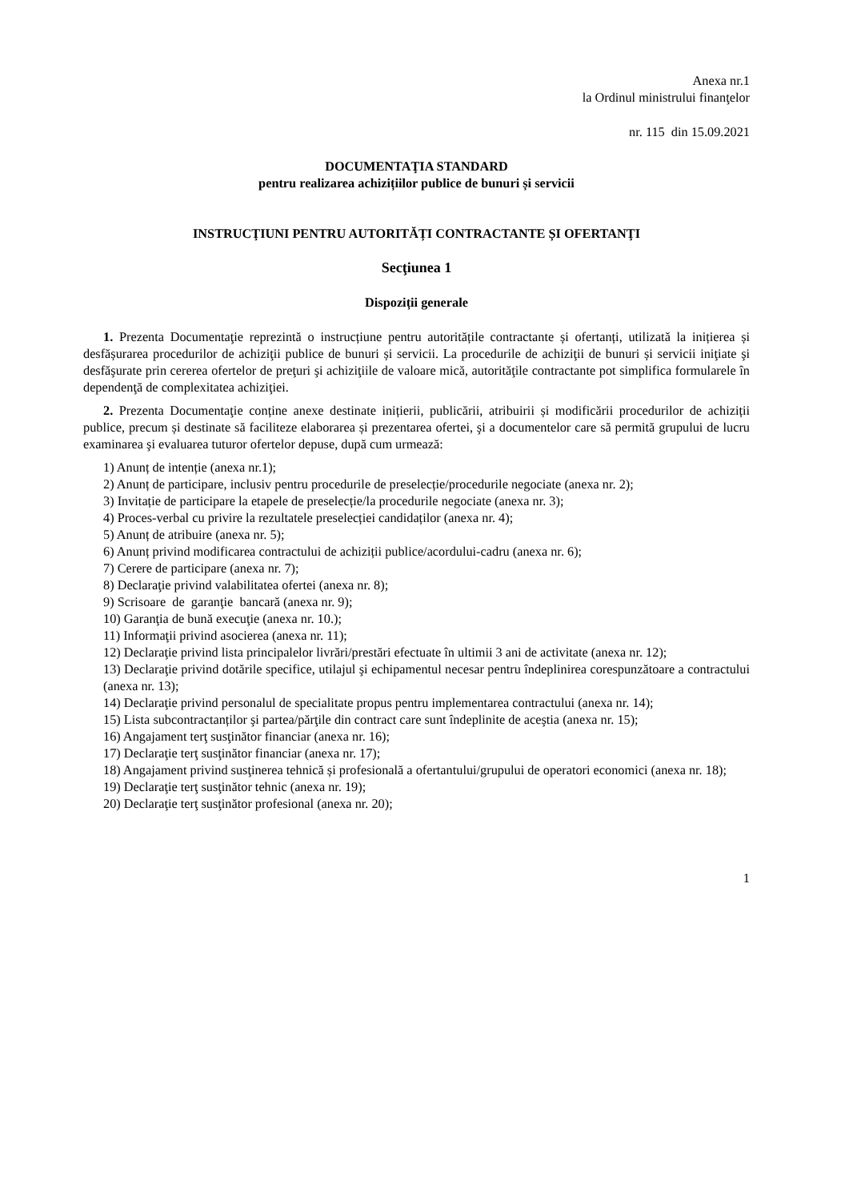Anexa nr.1
la Ordinul ministrului finanţelor
nr. 115 din 15.09.2021
DOCUMENTAŢIA STANDARD
pentru realizarea achizițiilor publice de bunuri și servicii
INSTRUCŢIUNI PENTRU AUTORITĂȚI CONTRACTANTE ȘI OFERTANŢI
Secţiunea 1
Dispoziții generale
1. Prezenta Documentaţie reprezintă o instrucțiune pentru autoritățile contractante și ofertanți, utilizată la inițierea și desfășurarea procedurilor de achiziţii publice de bunuri și servicii. La procedurile de achiziţii de bunuri și servicii iniţiate şi desfăşurate prin cererea ofertelor de preţuri şi achiziţiile de valoare mică, autorităţile contractante pot simplifica formularele în dependenţă de complexitatea achiziţiei.
2. Prezenta Documentaţie conține anexe destinate inițierii, publicării, atribuirii și modificării procedurilor de achiziții publice, precum și destinate să faciliteze elaborarea și prezentarea ofertei, şi a documentelor care să permită grupului de lucru examinarea şi evaluarea tuturor ofertelor depuse, după cum urmează:
1) Anunț de intenție (anexa nr.1);
2) Anunț de participare, inclusiv pentru procedurile de preselecție/procedurile negociate (anexa nr. 2);
3) Invitație de participare la etapele de preselecție/la procedurile negociate (anexa nr. 3);
4) Proces-verbal cu privire la rezultatele preselecției candidaților (anexa nr. 4);
5) Anunț de atribuire (anexa nr. 5);
6) Anunț privind modificarea contractului de achiziții publice/acordului-cadru (anexa nr. 6);
7) Cerere de participare (anexa nr. 7);
8) Declaraţie privind valabilitatea ofertei (anexa nr. 8);
9) Scrisoare de garanţie bancară (anexa nr. 9);
10) Garanţia de bună execuţie (anexa nr. 10.);
11) Informaţii privind asocierea (anexa nr. 11);
12) Declaraţie privind lista principalelor livrări/prestări efectuate în ultimii 3 ani de activitate (anexa nr. 12);
13) Declaraţie privind dotările specifice, utilajul şi echipamentul necesar pentru îndeplinirea corespunzătoare a contractului (anexa nr. 13);
14) Declaraţie privind personalul de specialitate propus pentru implementarea contractului (anexa nr. 14);
15) Lista subcontractanților şi partea/părţile din contract care sunt îndeplinite de aceştia (anexa nr. 15);
16) Angajament terţ susţinător financiar (anexa nr. 16);
17) Declaraţie terţ susţinător financiar (anexa nr. 17);
18) Angajament privind susţinerea tehnică și profesională a ofertantului/grupului de operatori economici (anexa nr. 18);
19) Declaraţie terţ susţinător tehnic (anexa nr. 19);
20) Declaraţie terţ susţinător profesional (anexa nr. 20);
1